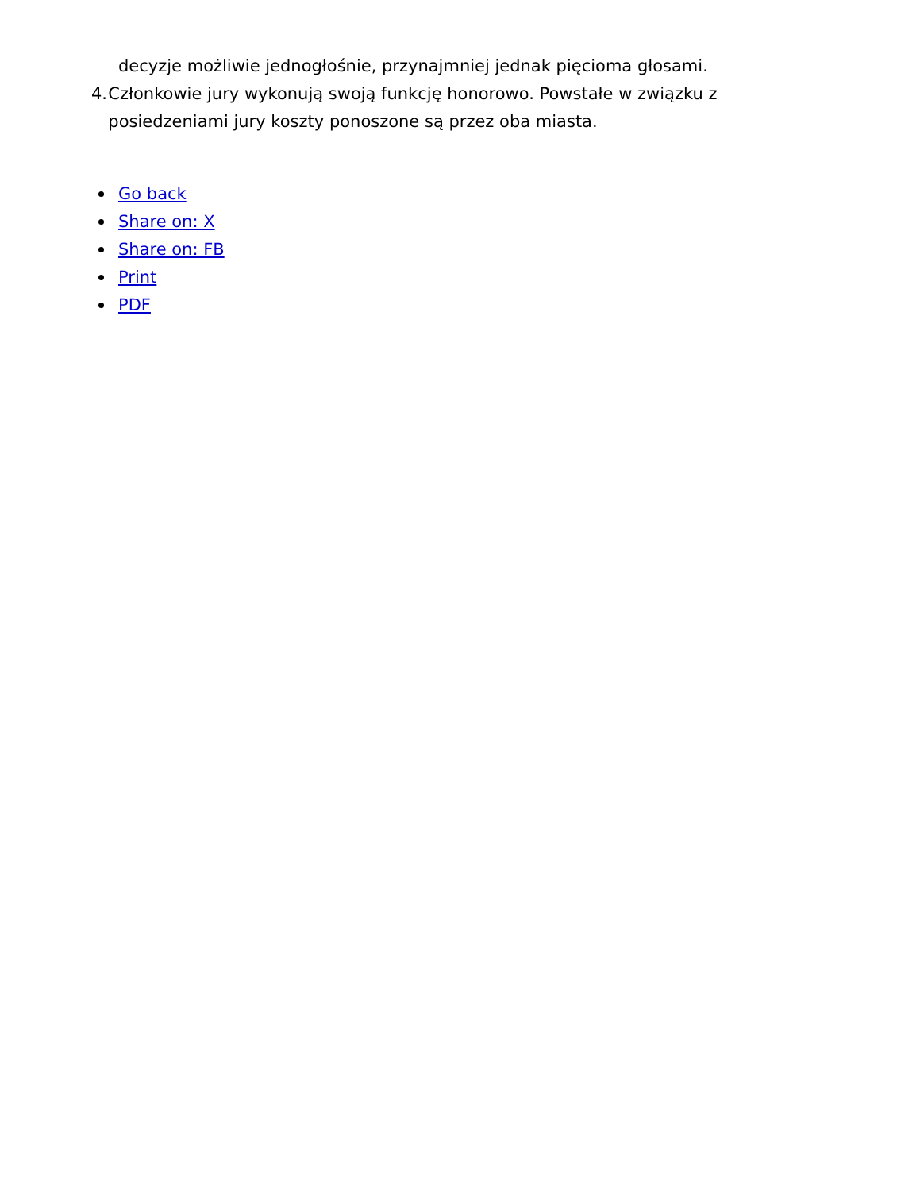decyzje możliwie jednogłośnie, przynajmniej jednak pięcioma głosami.
4. Członkowie jury wykonują swoją funkcję honorowo. Powstałe w związku z posiedzeniami jury koszty ponoszone są przez oba miasta.
Go back
Share on: X
Share on: FB
Print
PDF